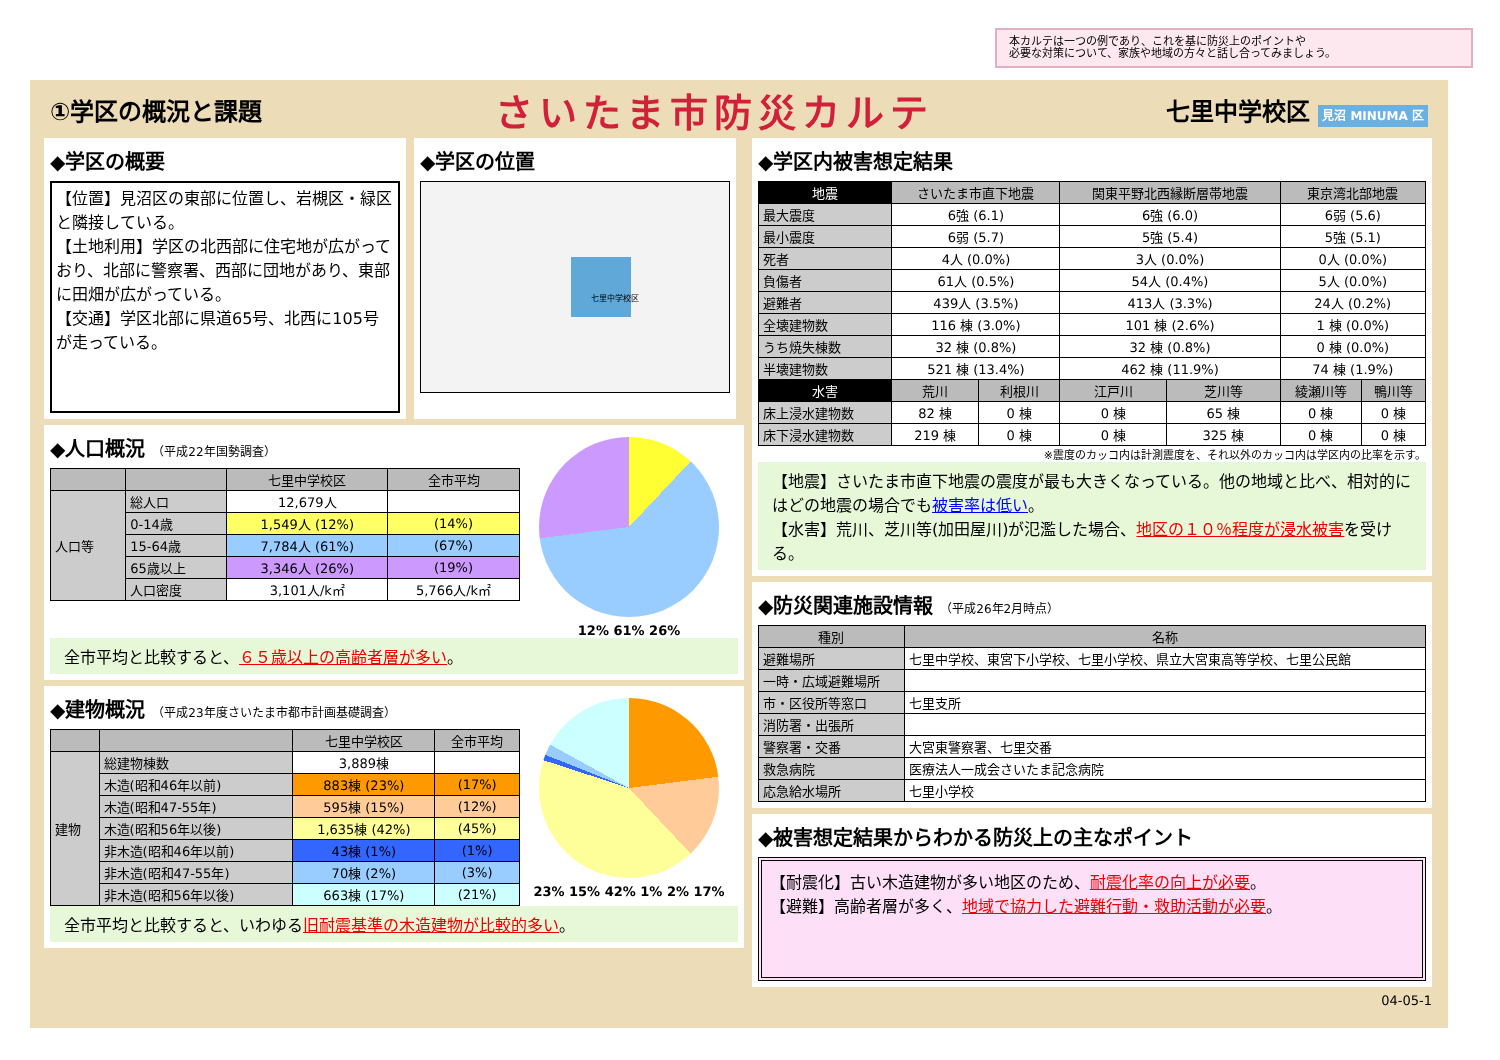本カルテは一つの例であり、これを基に防災上のポイントや
必要な対策について、家族や地域の方々と話し合ってみましょう。
①学区の概況と課題
さいたま市防災カルテ
七里中学校区 見沼 MINUMA 区
◆学区の概要
【位置】見沼区の東部に位置し、岩槻区・緑区と隣接している。
【土地利用】学区の北西部に住宅地が広がっており、北部に警察署、西部に団地があり、東部に田畑が広がっている。
【交通】学区北部に県道65号、北西に105号が走っている。
◆学区の位置
七里中学校区
◆人口概況 （平成22年国勢調査）
| | | 七里中学校区 | 全市平均 |
| --- | --- | --- | --- |
| 人口等 | 総人口 | 12,679人 | |
| | 0-14歳 | 1,549人 (12%) | (14%) |
| | 15-64歳 | 7,784人 (61%) | (67%) |
| | 65歳以上 | 3,346人 (26%) | (19%) |
| | 人口密度 | 3,101人/k㎡ | 5,766人/k㎡ |
12% 61% 26%
全市平均と比較すると、６５歳以上の高齢者層が多い。
◆建物概況 （平成23年度さいたま市都市計画基礎調査）
| | | 七里中学校区 | 全市平均 |
| --- | --- | --- | --- |
| 建物 | 総建物棟数 | 3,889棟 | |
| | 木造(昭和46年以前) | 883棟 (23%) | (17%) |
| | 木造(昭和47-55年) | 595棟 (15%) | (12%) |
| | 木造(昭和56年以後) | 1,635棟 (42%) | (45%) |
| | 非木造(昭和46年以前) | 43棟 (1%) | (1%) |
| | 非木造(昭和47-55年) | 70棟 (2%) | (3%) |
| | 非木造(昭和56年以後) | 663棟 (17%) | (21%) |
23% 15% 42% 1% 2% 17%
全市平均と比較すると、いわゆる旧耐震基準の木造建物が比較的多い。
◆学区内被害想定結果
| 地震 | さいたま市直下地震 | | 関東平野北西縁断層帯地震 | | 東京湾北部地震 | |
| --- | --- | --- | --- | --- | --- | --- |
| 最大震度 | 6強 (6.1) | | 6強 (6.0) | | 6弱 (5.6) | |
| 最小震度 | 6弱 (5.7) | | 5強 (5.4) | | 5強 (5.1) | |
| 死者 | 4人 (0.0%) | | 3人 (0.0%) | | 0人 (0.0%) | |
| 負傷者 | 61人 (0.5%) | | 54人 (0.4%) | | 5人 (0.0%) | |
| 避難者 | 439人 (3.5%) | | 413人 (3.3%) | | 24人 (0.2%) | |
| 全壊建物数 | 116 棟 (3.0%) | | 101 棟 (2.6%) | | 1 棟 (0.0%) | |
| うち焼失棟数 | 32 棟 (0.8%) | | 32 棟 (0.8%) | | 0 棟 (0.0%) | |
| 半壊建物数 | 521 棟 (13.4%) | | 462 棟 (11.9%) | | 74 棟 (1.9%) | |
| 水害 | 荒川 | 利根川 | 江戸川 | 芝川等 | 綾瀬川等 | 鴨川等 |
| 床上浸水建物数 | 82 棟 | 0 棟 | 0 棟 | 65 棟 | 0 棟 | 0 棟 |
| 床下浸水建物数 | 219 棟 | 0 棟 | 0 棟 | 325 棟 | 0 棟 | 0 棟 |
※震度のカッコ内は計測震度を、それ以外のカッコ内は学区内の比率を示す。
【地震】さいたま市直下地震の震度が最も大きくなっている。他の地域と比べ、相対的にはどの地震の場合でも被害率は低い。
【水害】荒川、芝川等(加田屋川)が氾濫した場合、地区の１０％程度が浸水被害を受ける。
◆防災関連施設情報 （平成26年2月時点）
| 種別 | 名称 |
| --- | --- |
| 避難場所 | 七里中学校、東宮下小学校、七里小学校、県立大宮東高等学校、七里公民館 |
| 一時・広域避難場所 | |
| 市・区役所等窓口 | 七里支所 |
| 消防署・出張所 | |
| 警察署・交番 | 大宮東警察署、七里交番 |
| 救急病院 | 医療法人一成会さいたま記念病院 |
| 応急給水場所 | 七里小学校 |
◆被害想定結果からわかる防災上の主なポイント
【耐震化】古い木造建物が多い地区のため、耐震化率の向上が必要。
【避難】高齢者層が多く、地域で協力した避難行動・救助活動が必要。
04-05-1